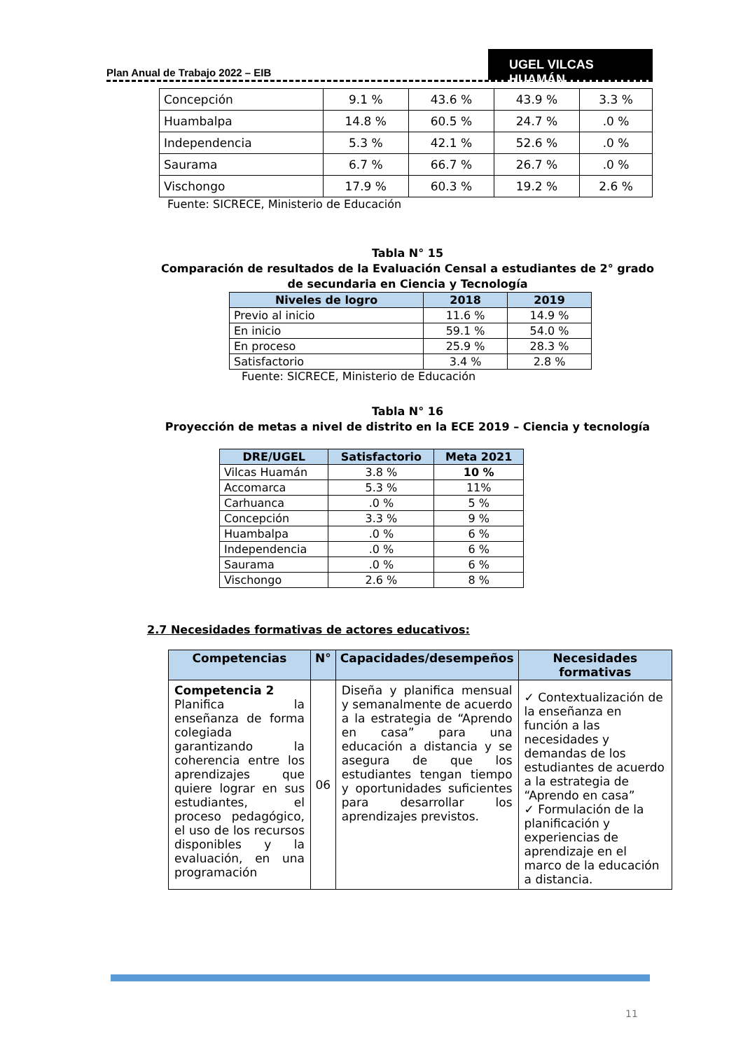Plan Anual de Trabajo 2022 – EIB
UGEL VILCAS HUAMÁN
| Concepción | 9.1 % | 43.6 % | 43.9 % | 3.3 % |
| Huambalpa | 14.8 % | 60.5 % | 24.7 % | .0 % |
| Independencia | 5.3 % | 42.1 % | 52.6 % | .0 % |
| Saurama | 6.7 % | 66.7 % | 26.7 % | .0 % |
| Vischongo | 17.9 % | 60.3 % | 19.2 % | 2.6 % |
Fuente: SICRECE, Ministerio de Educación
Tabla N° 15
Comparación de resultados de la Evaluación Censal a estudiantes de 2° grado de secundaria en Ciencia y Tecnología
| Niveles de logro | 2018 | 2019 |
| --- | --- | --- |
| Previo al inicio | 11.6 % | 14.9 % |
| En inicio | 59.1 % | 54.0 % |
| En proceso | 25.9 % | 28.3 % |
| Satisfactorio | 3.4 % | 2.8 % |
Fuente: SICRECE, Ministerio de Educación
Tabla N° 16
Proyección de metas a nivel de distrito en la ECE 2019 – Ciencia y tecnología
| DRE/UGEL | Satisfactorio | Meta 2021 |
| --- | --- | --- |
| Vilcas Huamán | 3.8 % | 10 % |
| Accomarca | 5.3 % | 11% |
| Carhuanca | .0 % | 5 % |
| Concepción | 3.3 % | 9 % |
| Huambalpa | .0 % | 6 % |
| Independencia | .0 % | 6 % |
| Saurama | .0 % | 6 % |
| Vischongo | 2.6 % | 8 % |
2.7 Necesidades formativas de actores educativos:
| Competencias | N° | Capacidades/desempeños | Necesidades formativas |
| --- | --- | --- | --- |
| Competencia 2 Planifica la enseñanza de forma colegiada garantizando la coherencia entre los aprendizajes que quiere lograr en sus estudiantes, el proceso pedagógico, el uso de los recursos disponibles y la evaluación, en una programación | 06 | Diseña y planifica mensual y semanalmente de acuerdo a la estrategia de “Aprendo en casa” para una educación a distancia y se asegura de que los estudiantes tengan tiempo y oportunidades suficientes para desarrollar los aprendizajes previstos. | ✓ Contextualización de la enseñanza en función a las necesidades y demandas de los estudiantes de acuerdo a la estrategia de “Aprendo en casa” ✓ Formulación de la planificación y experiencias de aprendizaje en el marco de la educación a distancia. |
11